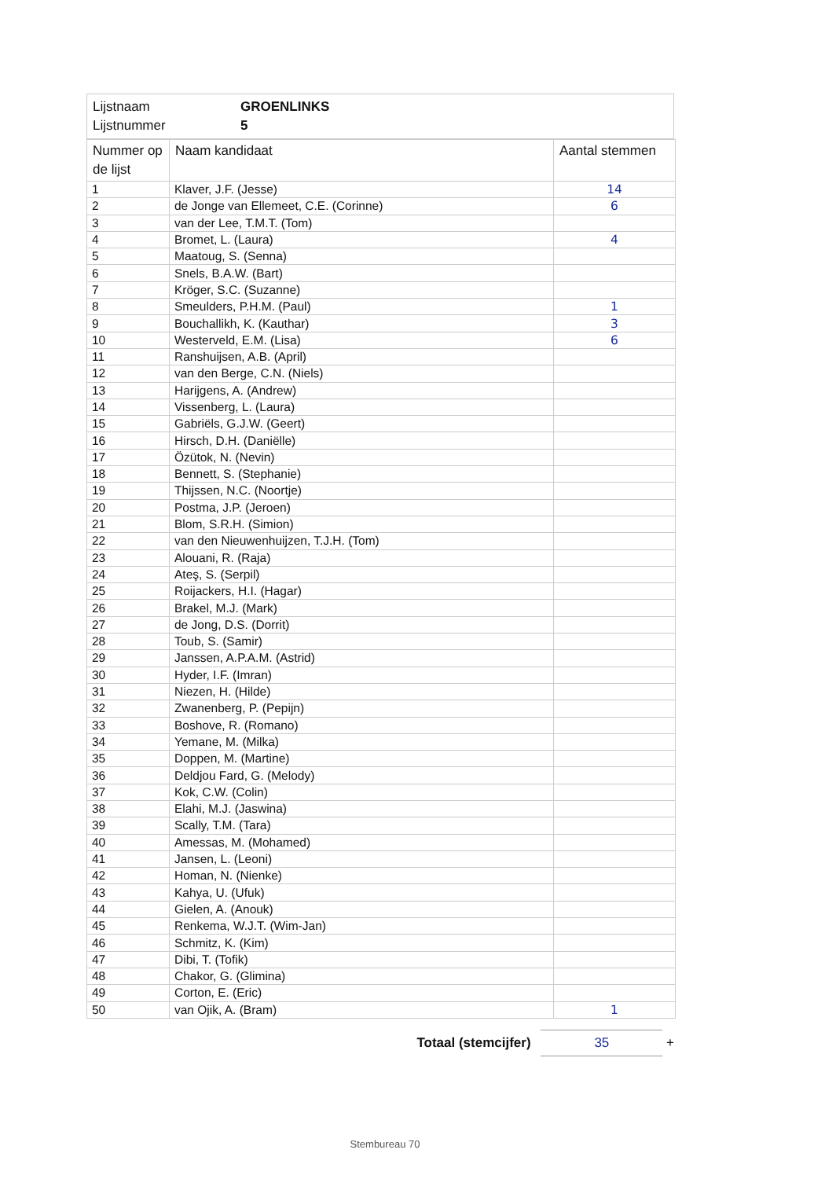Lijstnaam GROENLINKS
Lijstnummer 5
| Nummer op de lijst | Naam kandidaat | Aantal stemmen |
| --- | --- | --- |
| 1 | Klaver, J.F. (Jesse) | 14 |
| 2 | de Jonge van Ellemeet, C.E. (Corinne) | 6 |
| 3 | van der Lee, T.M.T. (Tom) | |
| 4 | Bromet, L. (Laura) | 4 |
| 5 | Maatoug, S. (Senna) | |
| 6 | Snels, B.A.W. (Bart) | |
| 7 | Kröger, S.C. (Suzanne) | |
| 8 | Smeulders, P.H.M. (Paul) | 1 |
| 9 | Bouchallikh, K. (Kauthar) | 3 |
| 10 | Westerveld, E.M. (Lisa) | 6 |
| 11 | Ranshuijsen, A.B. (April) | |
| 12 | van den Berge, C.N. (Niels) | |
| 13 | Harijgens, A. (Andrew) | |
| 14 | Vissenberg, L. (Laura) | |
| 15 | Gabriëls, G.J.W. (Geert) | |
| 16 | Hirsch, D.H. (Daniëlle) | |
| 17 | Özütok, N. (Nevin) | |
| 18 | Bennett, S. (Stephanie) | |
| 19 | Thijssen, N.C. (Noortje) | |
| 20 | Postma, J.P. (Jeroen) | |
| 21 | Blom, S.R.H. (Simion) | |
| 22 | van den Nieuwenhuijzen, T.J.H. (Tom) | |
| 23 | Alouani, R. (Raja) | |
| 24 | Ateş, S. (Serpil) | |
| 25 | Roijackers, H.I. (Hagar) | |
| 26 | Brakel, M.J. (Mark) | |
| 27 | de Jong, D.S. (Dorrit) | |
| 28 | Toub, S. (Samir) | |
| 29 | Janssen, A.P.A.M. (Astrid) | |
| 30 | Hyder, I.F. (Imran) | |
| 31 | Niezen, H. (Hilde) | |
| 32 | Zwanenberg, P. (Pepijn) | |
| 33 | Boshove, R. (Romano) | |
| 34 | Yemane, M. (Milka) | |
| 35 | Doppen, M. (Martine) | |
| 36 | Deldjou Fard, G. (Melody) | |
| 37 | Kok, C.W. (Colin) | |
| 38 | Elahi, M.J. (Jaswina) | |
| 39 | Scally, T.M. (Tara) | |
| 40 | Amessas, M. (Mohamed) | |
| 41 | Jansen, L. (Leoni) | |
| 42 | Homan, N. (Nienke) | |
| 43 | Kahya, U. (Ufuk) | |
| 44 | Gielen, A. (Anouk) | |
| 45 | Renkema, W.J.T. (Wim-Jan) | |
| 46 | Schmitz, K. (Kim) | |
| 47 | Dibi, T. (Tofik) | |
| 48 | Chakor, G. (Glimina) | |
| 49 | Corton, E. (Eric) | |
| 50 | van Ojik, A. (Bram) | 1 |
Totaal (stemcijfer) 35 +
Stembureau 70